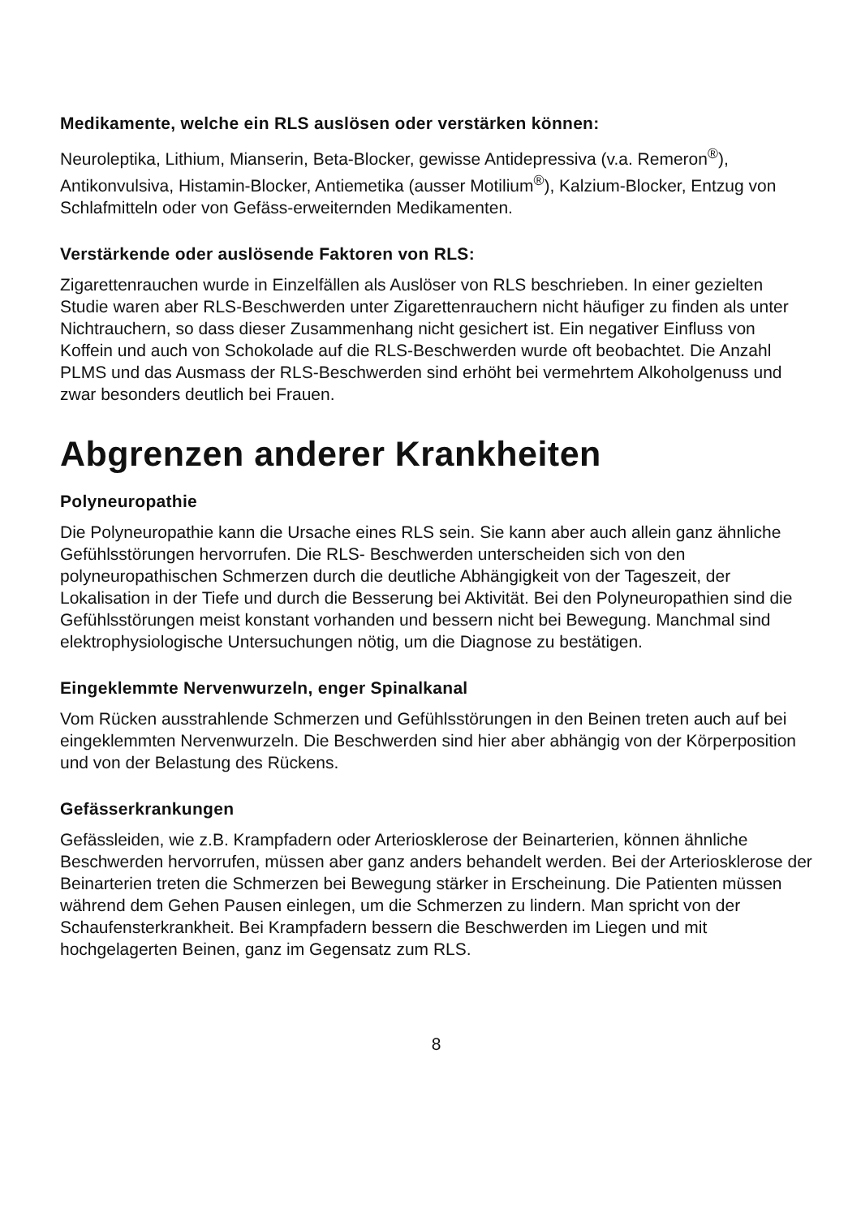Medikamente, welche ein RLS auslösen oder verstärken können:
Neuroleptika, Lithium, Mianserin, Beta-Blocker, gewisse Antidepressiva (v.a. Remeron<sup>®</sup>), Antikonvulsiva, Histamin-Blocker, Antiemetika (ausser Motilium<sup>®</sup>), Kalzium-Blocker, Entzug von Schlafmitteln oder von Gefäss-erweiternden Medikamenten.
Verstärkende oder auslösende Faktoren von RLS:
Zigarettenrauchen wurde in Einzelfällen als Auslöser von RLS beschrieben. In einer gezielten Studie waren aber RLS-Beschwerden unter Zigarettenrauchern nicht häufiger zu finden als unter Nichtrauchern, so dass dieser Zusammenhang nicht gesichert ist. Ein negativer Einfluss von Koffein und auch von Schokolade auf die RLS-Beschwerden wurde oft beobachtet. Die Anzahl PLMS und das Ausmass der RLS-Beschwerden sind erhöht bei vermehrtem Alkoholgenuss und zwar besonders deutlich bei Frauen.
Abgrenzen anderer Krankheiten
Polyneuropathie
Die Polyneuropathie kann die Ursache eines RLS sein. Sie kann aber auch allein ganz ähnliche Gefühlsstörungen hervorrufen. Die RLS- Beschwerden unterscheiden sich von den polyneuropathischen Schmerzen durch die deutliche Abhängigkeit von der Tageszeit, der Lokalisation in der Tiefe und durch die Besserung bei Aktivität. Bei den Polyneuropathien sind die Gefühlsstörungen meist konstant vorhanden und bessern nicht bei Bewegung. Manchmal sind elektrophysiologische Untersuchungen nötig, um die Diagnose zu bestätigen.
Eingeklemmte Nervenwurzeln, enger Spinalkanal
Vom Rücken ausstrahlende Schmerzen und Gefühlsstörungen in den Beinen treten auch auf bei eingeklemmten Nervenwurzeln. Die Beschwerden sind hier aber abhängig von der Körperposition und von der Belastung des Rückens.
Gefässerkrankungen
Gefässleiden, wie z.B. Krampfadern oder Arteriosklerose der Beinarterien, können ähnliche Beschwerden hervorrufen, müssen aber ganz anders behandelt werden. Bei der Arteriosklerose der Beinarterien treten die Schmerzen bei Bewegung stärker in Erscheinung. Die Patienten müssen während dem Gehen Pausen einlegen, um die Schmerzen zu lindern. Man spricht von der Schaufensterkrankheit. Bei Krampfadern bessern die Beschwerden im Liegen und mit hochgelagerten Beinen, ganz im Gegensatz zum RLS.
8